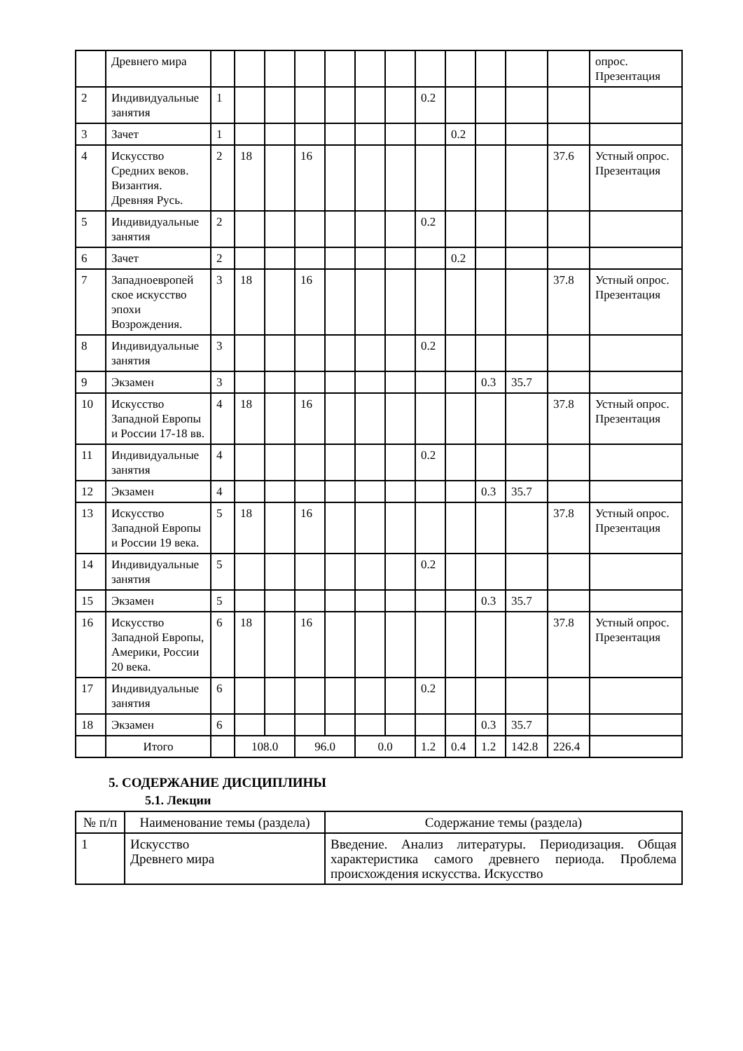| | Древнего мира | | | | | | | | | | | | | опрос. Презентация |
| 2 | Индивидуальные занятия | 1 | | | | | | | 0.2 | | | | | |
| 3 | Зачет | 1 | | | | | | | | 0.2 | | | | |
| 4 | Искусство Средних веков. Византия. Древняя Русь. | 2 | 18 | | 16 | | | | | | | | 37.6 | Устный опрос. Презентация |
| 5 | Индивидуальные занятия | 2 | | | | | | | 0.2 | | | | | |
| 6 | Зачет | 2 | | | | | | | | 0.2 | | | | |
| 7 | Западноевропей ское искусство эпохи Возрождения. | 3 | 18 | | 16 | | | | | | | | 37.8 | Устный опрос. Презентация |
| 8 | Индивидуальные занятия | 3 | | | | | | | 0.2 | | | | | |
| 9 | Экзамен | 3 | | | | | | | | | 0.3 | 35.7 | | |
| 10 | Искусство Западной Европы и России 17-18 вв. | 4 | 18 | | 16 | | | | | | | | 37.8 | Устный опрос. Презентация |
| 11 | Индивидуальные занятия | 4 | | | | | | | 0.2 | | | | | |
| 12 | Экзамен | 4 | | | | | | | | | 0.3 | 35.7 | | |
| 13 | Искусство Западной Европы и России 19 века. | 5 | 18 | | 16 | | | | | | | | 37.8 | Устный опрос. Презентация |
| 14 | Индивидуальные занятия | 5 | | | | | | | 0.2 | | | | | |
| 15 | Экзамен | 5 | | | | | | | | | 0.3 | 35.7 | | |
| 16 | Искусство Западной Европы, Америки, России 20 века. | 6 | 18 | | 16 | | | | | | | | 37.8 | Устный опрос. Презентация |
| 17 | Индивидуальные занятия | 6 | | | | | | | 0.2 | | | | | |
| 18 | Экзамен | 6 | | | | | | | | | 0.3 | 35.7 | | |
| | Итого | | 108.0 | | 96.0 | | 0.0 | | 1.2 | 0.4 | 1.2 | 142.8 | 226.4 | |
5. СОДЕРЖАНИЕ ДИСЦИПЛИНЫ
5.1. Лекции
| № п/п | Наименование темы (раздела) | Содержание темы (раздела) |
| --- | --- | --- |
| 1 | Искусство Древнего мира | Введение. Анализ литературы. Периодизация. Общая характеристика самого древнего периода. Проблема происхождения искусства. Искусство |